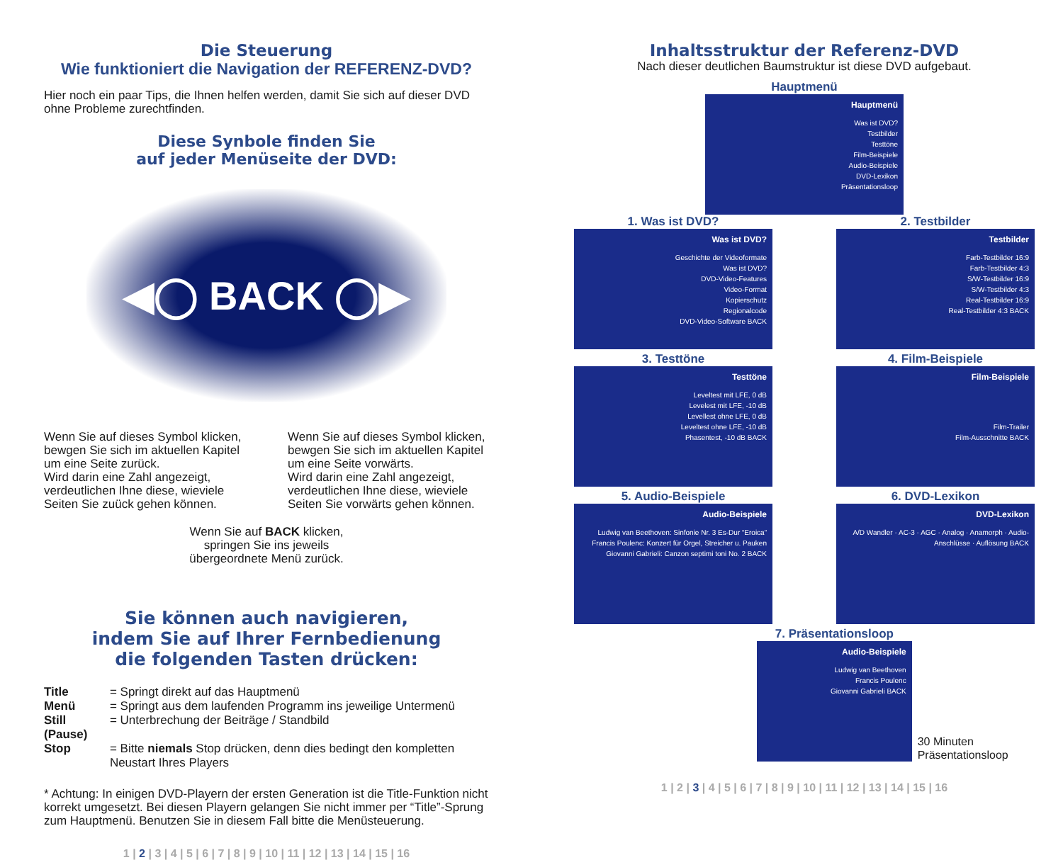Die Steuerung
Wie funktioniert die Navigation der REFERENZ-DVD?
Hier noch ein paar Tips, die Ihnen helfen werden, damit Sie sich auf dieser DVD ohne Probleme zurechtfinden.
Diese Synbole finden Sie
auf jeder Menüseite der DVD:
◀◯ BACK ◯▶
Wenn Sie auf dieses Symbol klicken, bewgen Sie sich im aktuellen Kapitel um eine Seite zurück.
Wird darin eine Zahl angezeigt, verdeutlichen Ihne diese, wieviele Seiten Sie zuück gehen können.
Wenn Sie auf dieses Symbol klicken, bewgen Sie sich im aktuellen Kapitel um eine Seite vorwärts.
Wird darin eine Zahl angezeigt, verdeutlichen Ihne diese, wieviele Seiten Sie vorwärts gehen können.
Wenn Sie auf BACK klicken,
springen Sie ins jeweils
übergeordnete Menü zurück.
Sie können auch navigieren,
indem Sie auf Ihrer Fernbedienung
die folgenden Tasten drücken:
| Title | = Springt direkt auf das Hauptmenü |
| Menü | = Springt aus dem laufenden Programm ins jeweilige Untermenü |
| Still (Pause) | = Unterbrechung der Beiträge / Standbild |
| Stop | = Bitte niemals Stop drücken, denn dies bedingt den kompletten Neustart Ihres Players |
* Achtung: In einigen DVD-Playern der ersten Generation ist die Title-Funktion nicht korrekt umgesetzt. Bei diesen Playern gelangen Sie nicht immer per “Title”-Sprung zum Hauptmenü. Benutzen Sie in diesem Fall bitte die Menüsteuerung.
1 | 2 | 3 | 4 | 5 | 6 | 7 | 8 | 9 | 10 | 11 | 12 | 13 | 14 | 15 | 16
Inhaltsstruktur der Referenz-DVD
Nach dieser deutlichen Baumstruktur ist diese DVD aufgebaut.
Hauptmenü
Hauptmenü
Was ist DVD?
Testbilder
Testtöne
Film-Beispiele
Audio-Beispiele
DVD-Lexikon
Präsentationsloop
1. Was ist DVD?
Was ist DVD?
Geschichte der Videoformate
Was ist DVD?
DVD-Video-Features
Video-Format
Kopierschutz
Regionalcode
DVD-Video-Software BACK
2. Testbilder
Testbilder
Farb-Testbilder 16:9
Farb-Testbilder 4:3
S/W-Testbilder 16:9
S/W-Testbilder 4:3
Real-Testbilder 16:9
Real-Testbilder 4:3 BACK
3. Testtöne
Testtöne
Leveltest mit LFE, 0 dB
Levelest mit LFE, -10 dB
Levellest ohne LFE, 0 dB
Leveltest ohne LFE, -10 dB
Phasentest, -10 dB BACK
4. Film-Beispiele
Film-Beispiele
Film-Trailer
Film-Ausschnitte BACK
5. Audio-Beispiele
Audio-Beispiele
Ludwig van Beethoven: Sinfonie Nr. 3 Es-Dur “Eroica”
Francis Poulenc: Konzert für Orgel, Streicher u. Pauken
Giovanni Gabrieli: Canzon septimi toni No. 2 BACK
6. DVD-Lexikon
DVD-Lexikon
A/D Wandler · AC-3 · AGC · Analog · Anamorph · Audio-Anschlüsse · Auflösung BACK
7. Präsentationsloop
Audio-Beispiele
Ludwig van Beethoven
Francis Poulenc
Giovanni Gabrieli BACK
30 Minuten Präsentationsloop
1 | 2 | 3 | 4 | 5 | 6 | 7 | 8 | 9 | 10 | 11 | 12 | 13 | 14 | 15 | 16